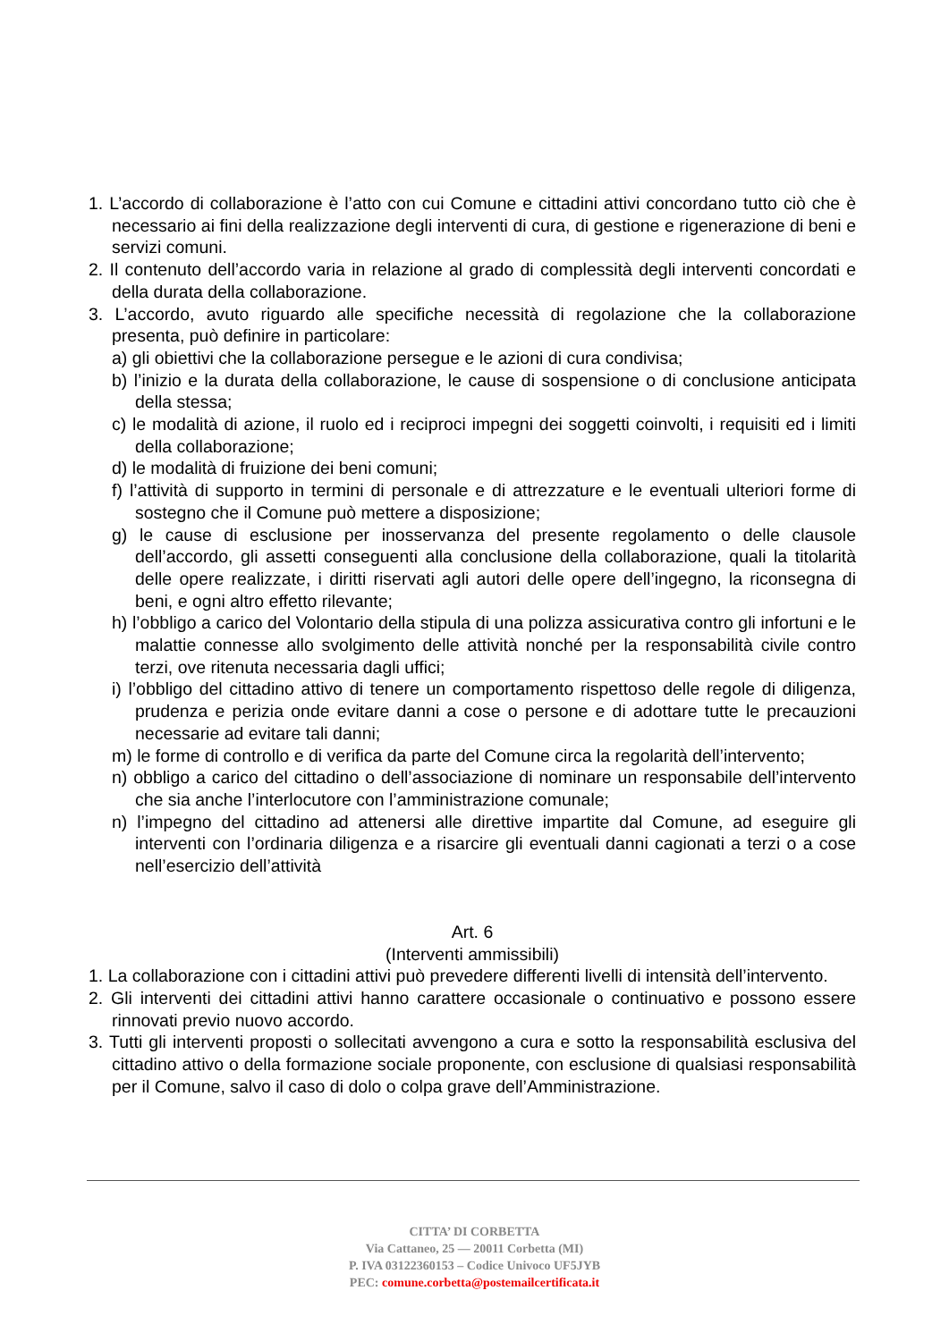1. L’accordo di collaborazione è l’atto con cui Comune e cittadini attivi concordano tutto ciò che è necessario ai fini della realizzazione degli interventi di cura, di gestione e rigenerazione di beni e servizi comuni.
2. Il contenuto dell’accordo varia in relazione al grado di complessità degli interventi concordati e della durata della collaborazione.
3. L’accordo, avuto riguardo alle specifiche necessità di regolazione che la collaborazione presenta, può definire in particolare:
a) gli obiettivi che la collaborazione persegue e le azioni di cura condivisa;
b) l’inizio e la durata della collaborazione, le cause di sospensione o di conclusione anticipata della stessa;
c) le modalità di azione, il ruolo ed i reciproci impegni dei soggetti coinvolti, i requisiti ed i limiti della collaborazione;
d) le modalità di fruizione dei beni comuni;
f) l’attività di supporto in termini di personale e di attrezzature e le eventuali ulteriori forme di sostegno che il Comune può mettere a disposizione;
g) le cause di esclusione per inosservanza del presente regolamento o delle clausole dell’accordo, gli assetti conseguenti alla conclusione della collaborazione, quali la titolarità delle opere realizzate, i diritti riservati agli autori delle opere dell’ingegno, la riconsegna di beni, e ogni altro effetto rilevante;
h) l’obbligo a carico del Volontario della stipula di una polizza assicurativa contro gli infortuni e le malattie connesse allo svolgimento delle attività nonché per la responsabilità civile contro terzi, ove ritenuta necessaria dagli uffici;
i) l’obbligo del cittadino attivo di tenere un comportamento rispettoso delle regole di diligenza, prudenza e perizia onde evitare danni a cose o persone e di adottare tutte le precauzioni necessarie ad evitare tali danni;
m) le forme di controllo e di verifica da parte del Comune circa la regolarità dell’intervento;
n) obbligo a carico del cittadino o dell’associazione di nominare un responsabile dell’intervento che sia anche l’interlocutore con l’amministrazione comunale;
n) l’impegno del cittadino ad attenersi alle direttive impartite dal Comune, ad eseguire gli interventi con l’ordinaria diligenza e a risarcire gli eventuali danni cagionati a terzi o a cose nell’esercizio dell’attività
Art. 6
(Interventi ammissibili)
1. La collaborazione con i cittadini attivi può prevedere differenti livelli di intensità dell’intervento.
2. Gli interventi dei cittadini attivi hanno carattere occasionale o continuativo e possono essere rinnovati previo nuovo accordo.
3. Tutti gli interventi proposti o sollecitati avvengono a cura e sotto la responsabilità esclusiva del cittadino attivo o della formazione sociale proponente, con esclusione di qualsiasi responsabilità per il Comune, salvo il caso di dolo o colpa grave dell’Amministrazione.
CITTA’ DI CORBETTA
Via Cattaneo, 25 — 20011 Corbetta (MI)
P. IVA 03122360153 – Codice Univoco UF5JYB
PEC: comune.corbetta@postemailcertificata.it